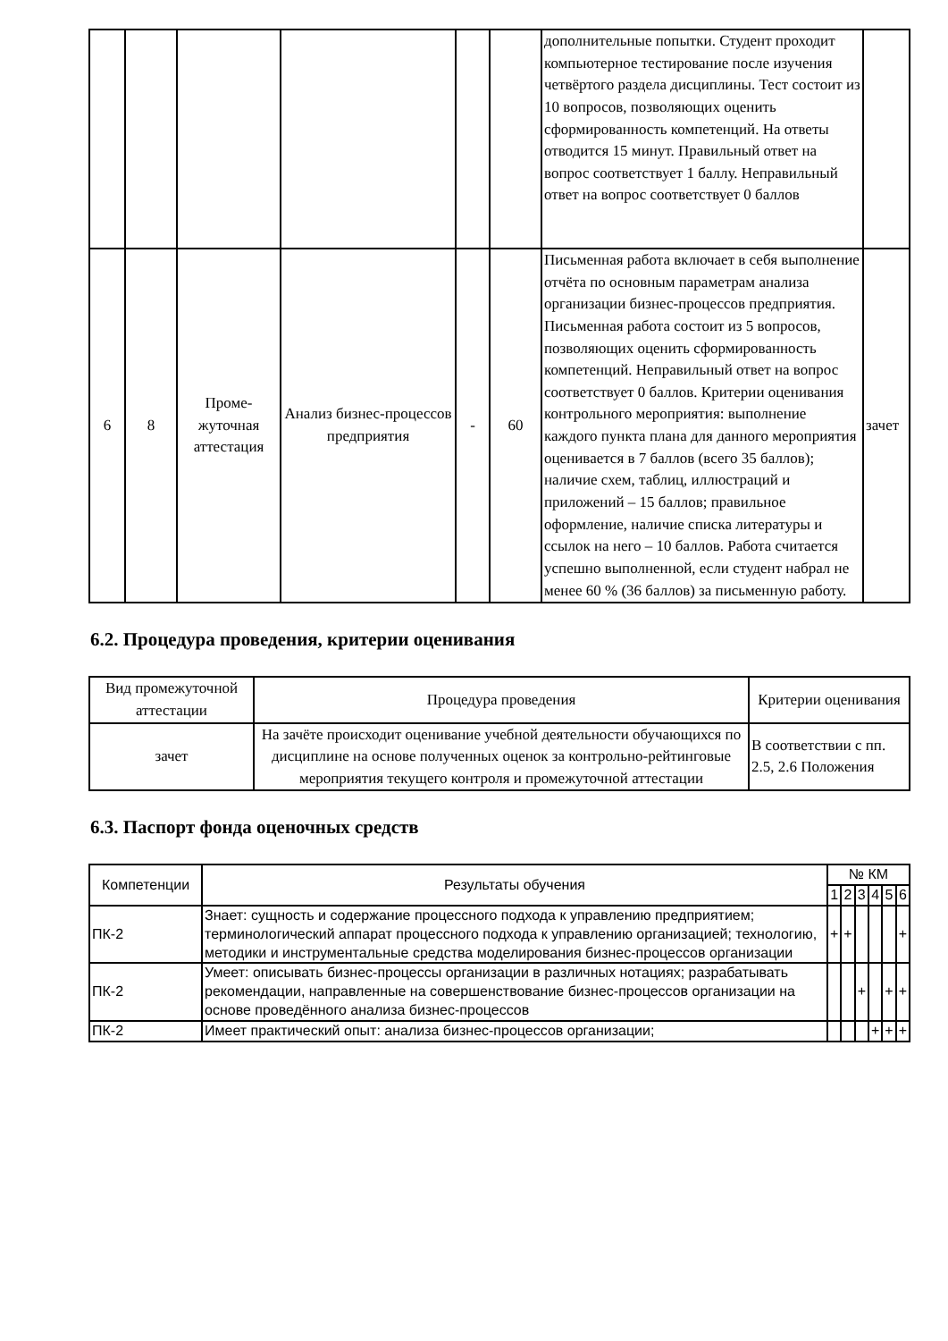| | | | | | | дополнительные попытки. Студент проходит компьютерное тестирование после изучения четвёртого раздела дисциплины. Тест состоит из 10 вопросов, позволяющих оценить сформированность компетенций. На ответы отводится 15 минут. Правильный ответ на вопрос соответствует 1 баллу. Неправильный ответ на вопрос соответствует 0 баллов | |
| 6 | 8 | Проме-жуточная аттестация | Анализ бизнес-процессов предприятия | - | 60 | Письменная работа включает в себя выполнение отчёта по основным параметрам анализа организации бизнес-процессов предприятия. Письменная работа состоит из 5 вопросов, позволяющих оценить сформированность компетенций. Неправильный ответ на вопрос соответствует 0 баллов. Критерии оценивания контрольного мероприятия: выполнение каждого пункта плана для данного мероприятия оценивается в 7 баллов (всего 35 баллов); наличие схем, таблиц, иллюстраций и приложений – 15 баллов; правильное оформление, наличие списка литературы и ссылок на него – 10 баллов. Работа считается успешно выполненной, если студент набрал не менее 60 % (36 баллов) за письменную работу. | зачет |
6.2. Процедура проведения, критерии оценивания
| Вид промежуточной аттестации | Процедура проведения | Критерии оценивания |
| --- | --- | --- |
| зачет | На зачёте происходит оценивание учебной деятельности обучающихся по дисциплине на основе полученных оценок за контрольно-рейтинговые мероприятия текущего контроля и промежуточной аттестации | В соответствии с пп. 2.5, 2.6 Положения |
6.3. Паспорт фонда оценочных средств
| Компетенции | Результаты обучения | № КМ | | | | | |
| --- | --- | --- | --- | --- | --- | --- | --- |
| | | 1 | 2 | 3 | 4 | 5 | 6 |
| ПК-2 | Знает: сущность и содержание процессного подхода к управлению предприятием; терминологический аппарат процессного подхода к управлению организацией; технологию, методики и инструментальные средства моделирования бизнес-процессов организации | + | + | | | | + |
| ПК-2 | Умеет: описывать бизнес-процессы организации в различных нотациях; разрабатывать рекомендации, направленные на совершенствование бизнес-процессов организации на основе проведённого анализа бизнес-процессов | | | + | | + | + |
| ПК-2 | Имеет практический опыт: анализа бизнес-процессов организации; | | | | + | + | + |